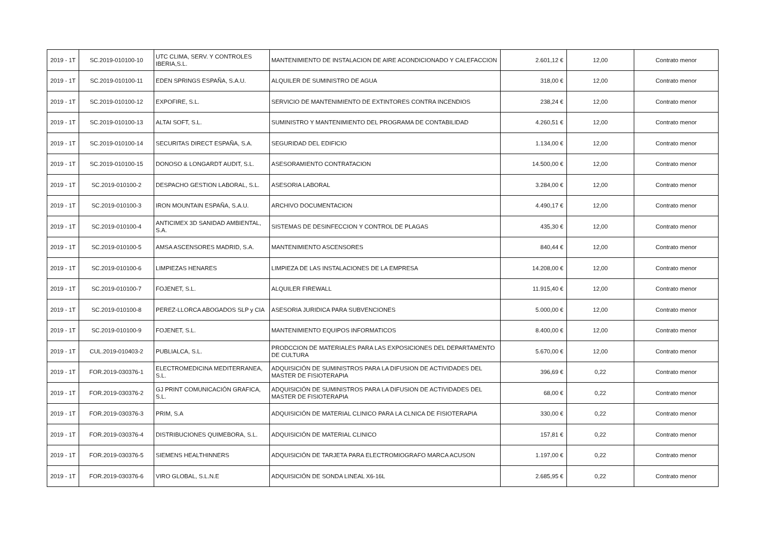| 2019 - 1T | SC.2019-010100-10 | UTC CLIMA, SERV. Y CONTROLES IBERIA,S.L. | MANTENIMIENTO DE INSTALACION DE AIRE ACONDICIONADO Y CALEFACCION | 2.601,12 € | 12,00 | Contrato menor |
| 2019 - 1T | SC.2019-010100-11 | EDEN SPRINGS ESPAÑA, S.A.U. | ALQUILER DE SUMINISTRO DE AGUA | 318,00 € | 12,00 | Contrato menor |
| 2019 - 1T | SC.2019-010100-12 | EXPOFIRE, S.L. | SERVICIO DE MANTENIMIENTO DE EXTINTORES CONTRA INCENDIOS | 238,24 € | 12,00 | Contrato menor |
| 2019 - 1T | SC.2019-010100-13 | ALTAI SOFT, S.L. | SUMINISTRO Y MANTENIMIENTO DEL PROGRAMA DE CONTABILIDAD | 4.260,51 € | 12,00 | Contrato menor |
| 2019 - 1T | SC.2019-010100-14 | SECURITAS DIRECT ESPAÑA, S.A. | SEGURIDAD DEL EDIFICIO | 1.134,00 € | 12,00 | Contrato menor |
| 2019 - 1T | SC.2019-010100-15 | DONOSO & LONGARDT AUDIT, S.L. | ASESORAMIENTO CONTRATACION | 14.500,00 € | 12,00 | Contrato menor |
| 2019 - 1T | SC.2019-010100-2 | DESPACHO GESTION LABORAL, S.L. | ASESORIA LABORAL | 3.284,00 € | 12,00 | Contrato menor |
| 2019 - 1T | SC.2019-010100-3 | IRON MOUNTAIN ESPAÑA, S.A.U. | ARCHIVO DOCUMENTACION | 4.490,17 € | 12,00 | Contrato menor |
| 2019 - 1T | SC.2019-010100-4 | ANTICIMEX 3D SANIDAD AMBIENTAL, S.A. | SISTEMAS DE DESINFECCION Y CONTROL DE PLAGAS | 435,30 € | 12,00 | Contrato menor |
| 2019 - 1T | SC.2019-010100-5 | AMSA ASCENSORES MADRID, S.A. | MANTENIMIENTO ASCENSORES | 840,44 € | 12,00 | Contrato menor |
| 2019 - 1T | SC.2019-010100-6 | LIMPIEZAS HENARES | LIMPIEZA DE LAS INSTALACIONES DE LA EMPRESA | 14.208,00 € | 12,00 | Contrato menor |
| 2019 - 1T | SC.2019-010100-7 | FOJENET, S.L. | ALQUILER FIREWALL | 11.915,40 € | 12,00 | Contrato menor |
| 2019 - 1T | SC.2019-010100-8 | PEREZ-LLORCA ABOGADOS SLP y CIA | ASESORIA JURIDICA PARA SUBVENCIONES | 5.000,00 € | 12,00 | Contrato menor |
| 2019 - 1T | SC.2019-010100-9 | FOJENET, S.L. | MANTENIMIENTO EQUIPOS INFORMATICOS | 8.400,00 € | 12,00 | Contrato menor |
| 2019 - 1T | CUL.2019-010403-2 | PUBLIALCA, S.L. | PRODCCION DE MATERIALES PARA LAS EXPOSICIONES DEL DEPARTAMENTO DE CULTURA | 5.670,00 € | 12,00 | Contrato menor |
| 2019 - 1T | FOR.2019-030376-1 | ELECTROMEDICINA MEDITERRANEA, S.L. | ADQUISICIÓN DE SUMINISTROS PARA LA DIFUSION DE ACTIVIDADES DEL MASTER DE FISIOTERAPIA | 396,69 € | 0,22 | Contrato menor |
| 2019 - 1T | FOR.2019-030376-2 | GJ PRINT COMUNICACIÓN GRAFICA, S.L. | ADQUISICIÓN DE SUMINISTROS PARA LA DIFUSION DE ACTIVIDADES DEL MASTER DE FISIOTERAPIA | 68,00 € | 0,22 | Contrato menor |
| 2019 - 1T | FOR.2019-030376-3 | PRIM, S.A | ADQUISICIÓN DE MATERIAL CLINICO PARA LA CLNICA DE FISIOTERAPIA | 330,00 € | 0,22 | Contrato menor |
| 2019 - 1T | FOR.2019-030376-4 | DISTRIBUCIONES QUIMEBORA, S.L. | ADQUISICIÓN DE MATERIAL CLINICO | 157,81 € | 0,22 | Contrato menor |
| 2019 - 1T | FOR.2019-030376-5 | SIEMENS HEALTHINNERS | ADQUISICIÓN DE TARJETA PARA ELECTROMIOGRAFO MARCA ACUSON | 1.197,00 € | 0,22 | Contrato menor |
| 2019 - 1T | FOR.2019-030376-6 | VIRO GLOBAL, S.L.N.E | ADQUISICIÓN DE SONDA LINEAL X6-16L | 2.685,95 € | 0,22 | Contrato menor |